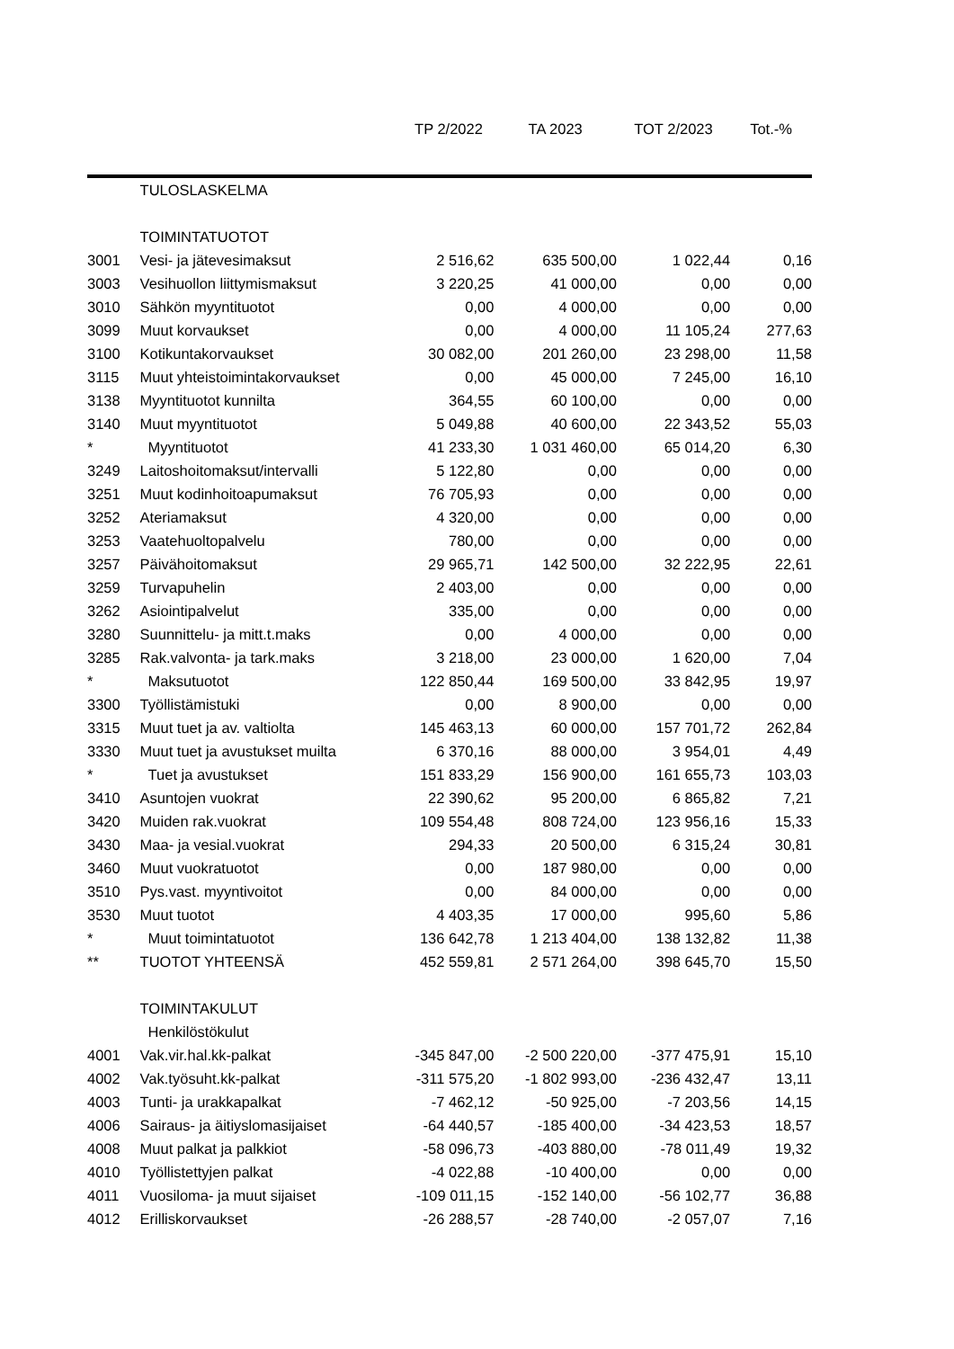| | | TP 2/2022 | TA 2023 | TOT 2/2023 | Tot.-% |
| --- | --- | --- | --- | --- | --- |
| | TULOSLASKELMA | | | | |
| | TOIMINTATUOTOT | | | | |
| 3001 | Vesi- ja jätevesimaksut | 2 516,62 | 635 500,00 | 1 022,44 | 0,16 |
| 3003 | Vesihuollon liittymismaksut | 3 220,25 | 41 000,00 | 0,00 | 0,00 |
| 3010 | Sähkön myyntituotot | 0,00 | 4 000,00 | 0,00 | 0,00 |
| 3099 | Muut korvaukset | 0,00 | 4 000,00 | 11 105,24 | 277,63 |
| 3100 | Kotikuntakorvaukset | 30 082,00 | 201 260,00 | 23 298,00 | 11,58 |
| 3115 | Muut yhteistoimintakorvaukset | 0,00 | 45 000,00 | 7 245,00 | 16,10 |
| 3138 | Myyntituotot kunnilta | 364,55 | 60 100,00 | 0,00 | 0,00 |
| 3140 | Muut myyntituotot | 5 049,88 | 40 600,00 | 22 343,52 | 55,03 |
| * | Myyntituotot | 41 233,30 | 1 031 460,00 | 65 014,20 | 6,30 |
| 3249 | Laitoshoitomaksut/intervalli | 5 122,80 | 0,00 | 0,00 | 0,00 |
| 3251 | Muut kodinhoitoapumaksut | 76 705,93 | 0,00 | 0,00 | 0,00 |
| 3252 | Ateriamaksut | 4 320,00 | 0,00 | 0,00 | 0,00 |
| 3253 | Vaatehuoltopalvelu | 780,00 | 0,00 | 0,00 | 0,00 |
| 3257 | Päivähoitomaksut | 29 965,71 | 142 500,00 | 32 222,95 | 22,61 |
| 3259 | Turvapuhelin | 2 403,00 | 0,00 | 0,00 | 0,00 |
| 3262 | Asiointipalvelut | 335,00 | 0,00 | 0,00 | 0,00 |
| 3280 | Suunnittelu- ja mitt.t.maks | 0,00 | 4 000,00 | 0,00 | 0,00 |
| 3285 | Rak.valvonta- ja tark.maks | 3 218,00 | 23 000,00 | 1 620,00 | 7,04 |
| * | Maksutuotot | 122 850,44 | 169 500,00 | 33 842,95 | 19,97 |
| 3300 | Työllistämistuki | 0,00 | 8 900,00 | 0,00 | 0,00 |
| 3315 | Muut tuet ja av. valtiolta | 145 463,13 | 60 000,00 | 157 701,72 | 262,84 |
| 3330 | Muut tuet ja avustukset muilta | 6 370,16 | 88 000,00 | 3 954,01 | 4,49 |
| * | Tuet ja avustukset | 151 833,29 | 156 900,00 | 161 655,73 | 103,03 |
| 3410 | Asuntojen vuokrat | 22 390,62 | 95 200,00 | 6 865,82 | 7,21 |
| 3420 | Muiden rak.vuokrat | 109 554,48 | 808 724,00 | 123 956,16 | 15,33 |
| 3430 | Maa- ja vesial.vuokrat | 294,33 | 20 500,00 | 6 315,24 | 30,81 |
| 3460 | Muut vuokratuotot | 0,00 | 187 980,00 | 0,00 | 0,00 |
| 3510 | Pys.vast. myyntivoitot | 0,00 | 84 000,00 | 0,00 | 0,00 |
| 3530 | Muut tuotot | 4 403,35 | 17 000,00 | 995,60 | 5,86 |
| * | Muut toimintatuotot | 136 642,78 | 1 213 404,00 | 138 132,82 | 11,38 |
| ** | TUOTOT YHTEENSÄ | 452 559,81 | 2 571 264,00 | 398 645,70 | 15,50 |
| | TOIMINTAKULUT | | | | |
| | Henkilöstökulut | | | | |
| 4001 | Vak.vir.hal.kk-palkat | -345 847,00 | -2 500 220,00 | -377 475,91 | 15,10 |
| 4002 | Vak.työsuht.kk-palkat | -311 575,20 | -1 802 993,00 | -236 432,47 | 13,11 |
| 4003 | Tunti- ja urakkapalkat | -7 462,12 | -50 925,00 | -7 203,56 | 14,15 |
| 4006 | Sairaus- ja äitiyslomasijaiset | -64 440,57 | -185 400,00 | -34 423,53 | 18,57 |
| 4008 | Muut palkat ja palkkiot | -58 096,73 | -403 880,00 | -78 011,49 | 19,32 |
| 4010 | Työllistettyjen palkat | -4 022,88 | -10 400,00 | 0,00 | 0,00 |
| 4011 | Vuosiloma- ja muut sijaiset | -109 011,15 | -152 140,00 | -56 102,77 | 36,88 |
| 4012 | Erilliskorvaukset | -26 288,57 | -28 740,00 | -2 057,07 | 7,16 |